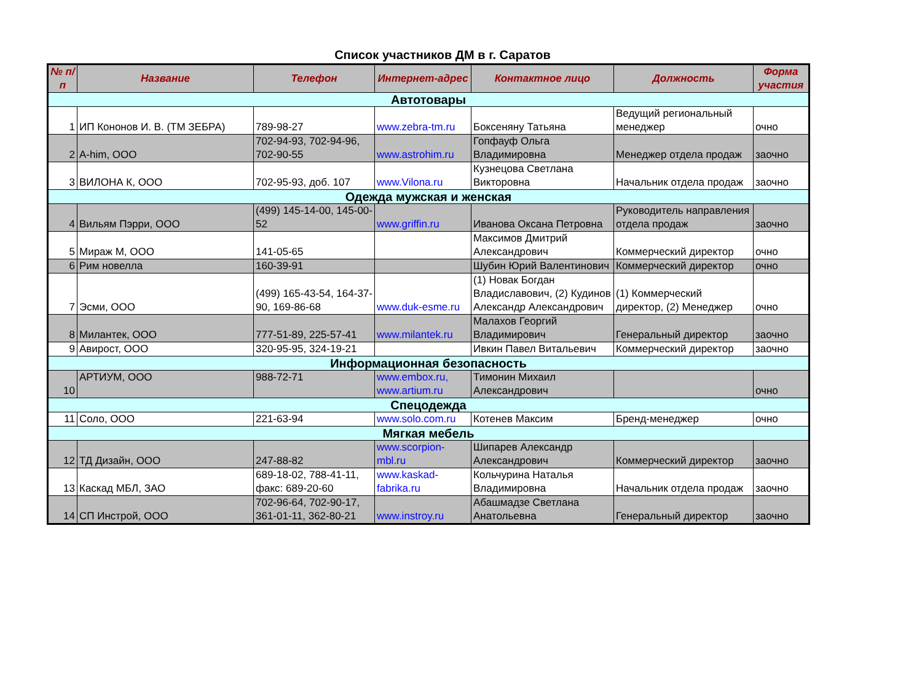Список участников ДМ в г. Саратов
| № п/п | Название | Телефон | Интернет-адрес | Контактное лицо | Должность | Форма участия |
| --- | --- | --- | --- | --- | --- | --- |
| Автотовары | | | | | | |
| 1 | ИП Кононов И. В. (ТМ ЗЕБРА) | 789-98-27 | www.zebra-tm.ru | Боксеняну Татьяна | Ведущий региональный менеджер | очно |
| 2 | A-him, ООО | 702-94-93, 702-94-96, 702-90-55 | www.astrohim.ru | Гопфауф Ольга Владимировна | Менеджер отдела продаж | заочно |
| 3 | ВИЛОНА К, ООО | 702-95-93, доб. 107 | www.Vilona.ru | Кузнецова Светлана Викторовна | Начальник отдела продаж | заочно |
| Одежда мужская и женская | | | | | | |
| 4 | Вильям Пэрри, ООО | (499) 145-14-00, 145-00-52 | www.griffin.ru | Иванова Оксана Петровна | Руководитель направления отдела продаж | заочно |
| 5 | Мираж М, ООО | 141-05-65 | | Максимов Дмитрий Александрович | Коммерческий директор | очно |
| 6 | Рим новелла | 160-39-91 | | Шубин Юрий Валентинович | Коммерческий директор | очно |
| 7 | Эсми, ООО | (499) 165-43-54, 164-37-90, 169-86-68 | www.duk-esme.ru | (1) Новак Богдан Владиславович, (2) Кудинов Александр Александрович | (1) Коммерческий директор, (2) Менеджер | очно |
| 8 | Милантек, ООО | 777-51-89, 225-57-41 | www.milantek.ru | Малахов Георгий Владимирович | Генеральный директор | заочно |
| 9 | Авирост, ООО | 320-95-95, 324-19-21 | | Ивкин Павел Витальевич | Коммерческий директор | заочно |
| Информационная безопасность | | | | | | |
| 10 | АРТИУМ, ООО | 988-72-71 | www.embox.ru, www.artium.ru | Тимонин Михаил Александрович | | очно |
| Спецодежда | | | | | | |
| 11 | Соло, ООО | 221-63-94 | www.solo.com.ru | Котенев Максим | Бренд-менеджер | очно |
| Мягкая мебель | | | | | | |
| 12 | ТД Дизайн, ООО | 247-88-82 | www.scorpion-mbl.ru | Шипарев Александр Александрович | Коммерческий директор | заочно |
| 13 | Каскад МБЛ, ЗАО | 689-18-02, 788-41-11, факс: 689-20-60 | www.kaskad-fabrika.ru | Кольчурина Наталья Владимировна | Начальник отдела продаж | заочно |
| 14 | СП Инстрой, ООО | 702-96-64, 702-90-17, 361-01-11, 362-80-21 | www.instroy.ru | Абашмадзе Светлана Анатольевна | Генеральный директор | заочно |